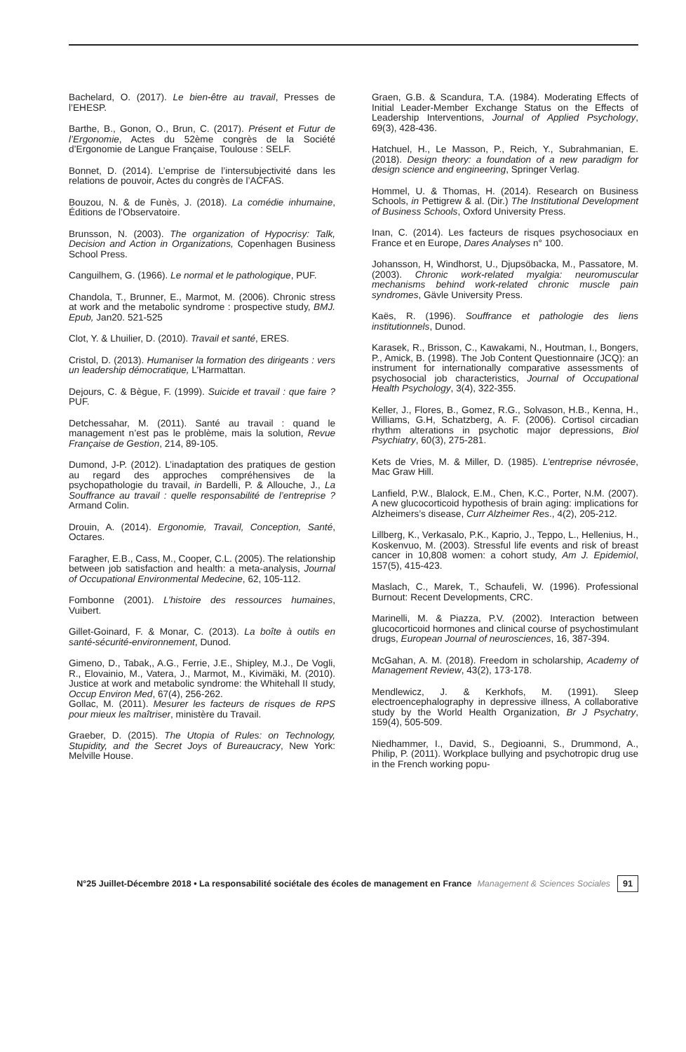Bachelard, O. (2017). Le bien-être au travail, Presses de l’EHESP.
Barthe, B., Gonon, O., Brun, C. (2017). Présent et Futur de l’Ergonomie, Actes du 52ème congrès de la Société d’Ergonomie de Langue Française, Toulouse : SELF.
Bonnet, D. (2014). L’emprise de l’intersubjectivité dans les relations de pouvoir, Actes du congrès de l’ACFAS.
Bouzou, N. & de Funès, J. (2018). La comédie inhumaine, Éditions de l’Observatoire.
Brunsson, N. (2003). The organization of Hypocrisy: Talk, Decision and Action in Organizations, Copenhagen Business School Press.
Canguilhem, G. (1966). Le normal et le pathologique, PUF.
Chandola, T., Brunner, E., Marmot, M. (2006). Chronic stress at work and the metabolic syndrome : prospective study, BMJ. Epub, Jan20. 521-525
Clot, Y. & Lhuilier, D. (2010). Travail et santé, ERES.
Cristol, D. (2013). Humaniser la formation des dirigeants : vers un leadership démocratique, L’Harmattan.
Dejours, C. & Bègue, F. (1999). Suicide et travail : que faire ? PUF.
Detchessahar, M. (2011). Santé au travail : quand le management n’est pas le problème, mais la solution, Revue Française de Gestion, 214, 89-105.
Dumond, J-P. (2012). L’inadaptation des pratiques de gestion au regard des approches compréhensives de la psychopathologie du travail, in Bardelli, P. & Allouche, J., La Souffrance au travail : quelle responsabilité de l’entreprise ? Armand Colin.
Drouin, A. (2014). Ergonomie, Travail, Conception, Santé, Octares.
Faragher, E.B., Cass, M., Cooper, C.L. (2005). The relationship between job satisfaction and health: a meta-analysis, Journal of Occupational Environmental Medecine, 62, 105-112.
Fombonne (2001). L’histoire des ressources humaines, Vuibert.
Gillet-Goinard, F. & Monar, C. (2013). La boîte à outils en santé-sécurité-environnement, Dunod.
Gimeno, D., Tabak,, A.G., Ferrie, J.E., Shipley, M.J., De Vogli, R., Elovainio, M., Vatera, J., Marmot, M., Kivimäki, M. (2010). Justice at work and metabolic syndrome: the Whitehall II study, Occup Environ Med, 67(4), 256-262.
Gollac, M. (2011). Mesurer les facteurs de risques de RPS pour mieux les maîtriser, ministère du Travail.
Graeber, D. (2015). The Utopia of Rules: on Technology, Stupidity, and the Secret Joys of Bureaucracy, New York: Melville House.
Graen, G.B. & Scandura, T.A. (1984). Moderating Effects of Initial Leader-Member Exchange Status on the Effects of Leadership Interventions, Journal of Applied Psychology, 69(3), 428-436.
Hatchuel, H., Le Masson, P., Reich, Y., Subrahmanian, E. (2018). Design theory: a foundation of a new paradigm for design science and engineering, Springer Verlag.
Hommel, U. & Thomas, H. (2014). Research on Business Schools, in Pettigrew & al. (Dir.) The Institutional Development of Business Schools, Oxford University Press.
Inan, C. (2014). Les facteurs de risques psychosociaux en France et en Europe, Dares Analyses n° 100.
Johansson, H, Windhorst, U., Djupsöbacka, M., Passatore, M. (2003). Chronic work-related myalgia: neuromuscular mechanisms behind work-related chronic muscle pain syndromes, Gävle University Press.
Kaës, R. (1996). Souffrance et pathologie des liens institutionnels, Dunod.
Karasek, R., Brisson, C., Kawakami, N., Houtman, I., Bongers, P., Amick, B. (1998). The Job Content Questionnaire (JCQ): an instrument for internationally comparative assessments of psychosocial job characteristics, Journal of Occupational Health Psychology, 3(4), 322-355.
Keller, J., Flores, B., Gomez, R.G., Solvason, H.B., Kenna, H., Williams, G.H, Schatzberg, A. F. (2006). Cortisol circadian rhythm alterations in psychotic major depressions, Biol Psychiatry, 60(3), 275-281.
Kets de Vries, M. & Miller, D. (1985). L’entreprise névrosée, Mac Graw Hill.
Lanfield, P.W., Blalock, E.M., Chen, K.C., Porter, N.M. (2007). A new glucocorticoid hypothesis of brain aging: implications for Alzheimers’s disease, Curr Alzheimer Res., 4(2), 205-212.
Lillberg, K., Verkasalo, P.K., Kaprio, J., Teppo, L., Hellenius, H., Koskenvuo, M. (2003). Stressful life events and risk of breast cancer in 10,808 women: a cohort study, Am J. Epidemiol, 157(5), 415-423.
Maslach, C., Marek, T., Schaufeli, W. (1996). Professional Burnout: Recent Developments, CRC.
Marinelli, M. & Piazza, P.V. (2002). Interaction between glucocorticoid hormones and clinical course of psychostimulant drugs, European Journal of neurosciences, 16, 387-394.
McGahan, A. M. (2018). Freedom in scholarship, Academy of Management Review, 43(2), 173-178.
Mendlewicz, J. & Kerkhofs, M. (1991). Sleep electroencephalography in depressive illness, A collaborative study by the World Health Organization, Br J Psychatry, 159(4), 505-509.
Niedhammer, I., David, S., Degioanni, S., Drummond, A., Philip, P. (2011). Workplace bullying and psychotropic drug use in the French working popu-
N°25 Juillet-Décembre 2018 • La responsabilité sociétale des écoles de management en France Management & Sciences Sociales 91